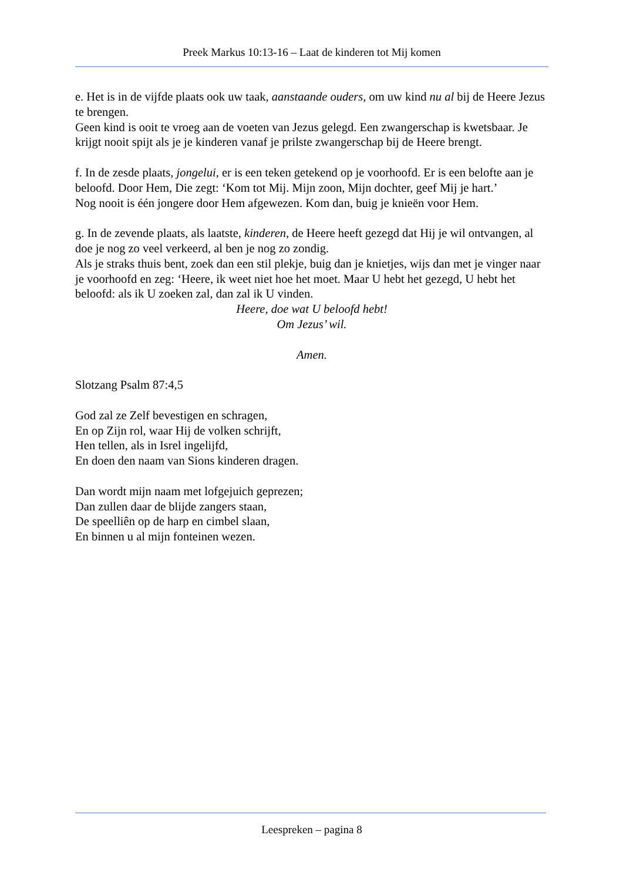Preek Markus 10:13-16 – Laat de kinderen tot Mij komen
e. Het is in de vijfde plaats ook uw taak, aanstaande ouders, om uw kind nu al bij de Heere Jezus te brengen.
Geen kind is ooit te vroeg aan de voeten van Jezus gelegd. Een zwangerschap is kwetsbaar. Je krijgt nooit spijt als je je kinderen vanaf je prilste zwangerschap bij de Heere brengt.
f. In de zesde plaats, jongelui, er is een teken getekend op je voorhoofd. Er is een belofte aan je beloofd. Door Hem, Die zegt: ‘Kom tot Mij. Mijn zoon, Mijn dochter, geef Mij je hart.’
Nog nooit is één jongere door Hem afgewezen. Kom dan, buig je knieën voor Hem.
g. In de zevende plaats, als laatste, kinderen, de Heere heeft gezegd dat Hij je wil ontvangen, al doe je nog zo veel verkeerd, al ben je nog zo zondig.
Als je straks thuis bent, zoek dan een stil plekje, buig dan je knietjes, wijs dan met je vinger naar je voorhoofd en zeg: ‘Heere, ik weet niet hoe het moet. Maar U hebt het gezegd, U hebt het beloofd: als ik U zoeken zal, dan zal ik U vinden.
Heere, doe wat U beloofd hebt!
Om Jezus’ wil.
Amen.
Slotzang Psalm 87:4,5
God zal ze Zelf bevestigen en schragen,
En op Zijn rol, waar Hij de volken schrijft,
Hen tellen, als in Isrel ingelijfd,
En doen den naam van Sions kinderen dragen.
Dan wordt mijn naam met lofgejuich geprezen;
Dan zullen daar de blijde zangers staan,
De speelliên op de harp en cimbel slaan,
En binnen u al mijn fonteinen wezen.
Leespreken – pagina 8